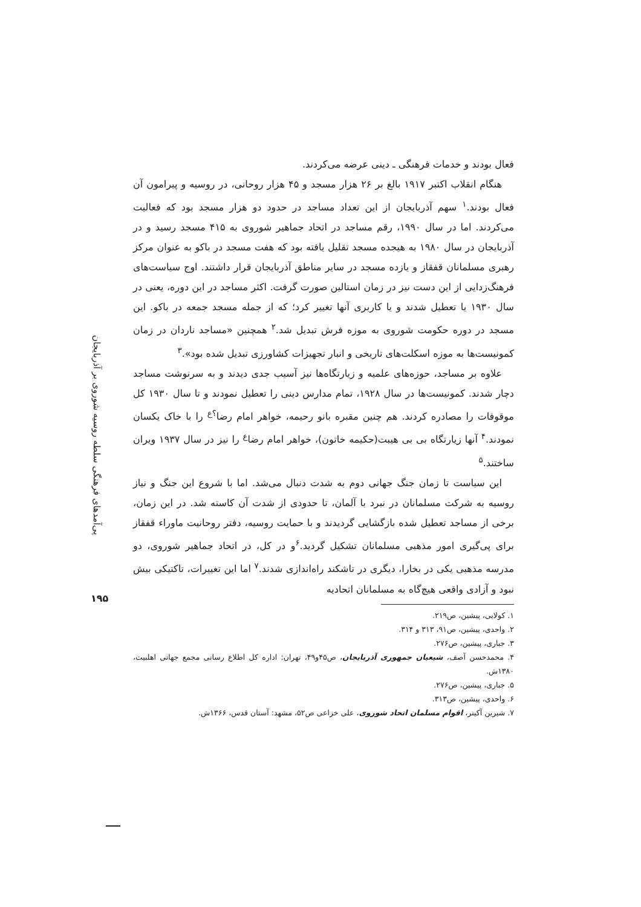پی‌آمدهای فرهنگی سلطه روسیه شوروی بر آذربایجان
۱۹۵
فعال بودند و خدمات فرهنگی ـ دینی عرضه می‌کردند.
هنگام انقلاب اکتبر ۱۹۱۷ بالغ بر ۲۶ هزار مسجد و ۴۵ هزار روحانی، در روسیه و پیرامون آن فعال بودند.<sup>۱</sup> سهم آذربایجان از این تعداد مساجد در حدود دو هزار مسجد بود که فعالیت می‌کردند. اما در سال ۱۹۹۰، رقم مساجد در اتحاد جماهیر شوروی به ۴۱۵ مسجد رسید و در آذربایجان در سال ۱۹۸۰ به هیجده مسجد تقلیل یافته بود که هفت مسجد در باکو به عنوان مرکز رهبری مسلمانان قفقاز و یازده مسجد در سایر مناطق آذربایجان قرار داشتند. اوج سیاست‌های فرهنگ‌زدایی از این دست نیز در زمان استالین صورت گرفت. اکثر مساجد در این دوره، یعنی در سال ۱۹۳۰ یا تعطیل شدند و یا کاربری آنها تغییر کرد؛ که از جمله مسجد جمعه در باکو. این مسجد در دوره حکومت شوروی به موزه فرش تبدیل شد.<sup>۲</sup> همچنین «مساجد ناردان در زمان کمونیست‌ها به موزه اسکلت‌های تاریخی و انبار تجهیزات کشاورزی تبدیل شده بود».<sup>۳</sup>
علاوه بر مساجد، حوزه‌های علمیه و زیارتگاه‌ها نیز آسیب جدی دیدند و به سرنوشت مساجد دچار شدند. کمونیست‌ها در سال ۱۹۲۸، تمام مدارس دینی را تعطیل نمودند و تا سال ۱۹۳۰ کل موقوفات را مصادره کردند. هم چنین مقبره بانو رحیمه، خواهر امام رضا<sup>؟ع</sup> را با خاک یکسان نمودند.<sup>۴</sup> آنها زیارتگاه بی بی هیبت(حکیمه خاتون)، خواهر امام رضا<sup>ع</sup> را نیز در سال ۱۹۳۷ ویران ساختند.<sup>۵</sup>
این سیاست تا زمان جنگ جهانی دوم به شدت دنبال می‌شد. اما با شروع این جنگ و نیاز روسیه به شرکت مسلمانان در نبرد با آلمان، تا حدودی از شدت آن کاسته شد. در این زمان، برخی از مساجد تعطیل شده بازگشایی گردیدند و با حمایت روسیه، دفتر روحانیت ماوراء قفقاز برای پی‌گیری امور مذهبی مسلمانان تشکیل گردید.<sup>۶</sup>و در کل، در اتحاد جماهیر شوروی، دو مدرسه مذهبی یکی در بخارا، دیگری در تاشکند راه‌اندازی شدند.<sup>۷</sup> اما این تغییرات، تاکتیکی بیش نبود و آزادی واقعی هیچ‌گاه به مسلمانان اتحادیه
۱. کولایی، پیشین، ص۲۱۹.
۲. واحدی، پیشین، ص۹۱، ۳۱۳ و ۳۱۴.
۳. جباری، پیشین، ص۲۷۶.
۴. محمدحسن آصف، شیعیان جمهوری آذربایجان، ص۴۵و۴۹، تهران: اداره کل اطلاع رسانی مجمع جهانی اهلبیت، ۱۳۸۰ش.
۵. جباری، پیشین، ص۲۷۶.
۶. واحدی، پیشین، ص۳۱۳.
۷. شیرین آکینر، اقوام مسلمان اتحاد شوروی، علی خزاعی ص۵۲، مشهد: آستان قدس، ۱۳۶۶ش.